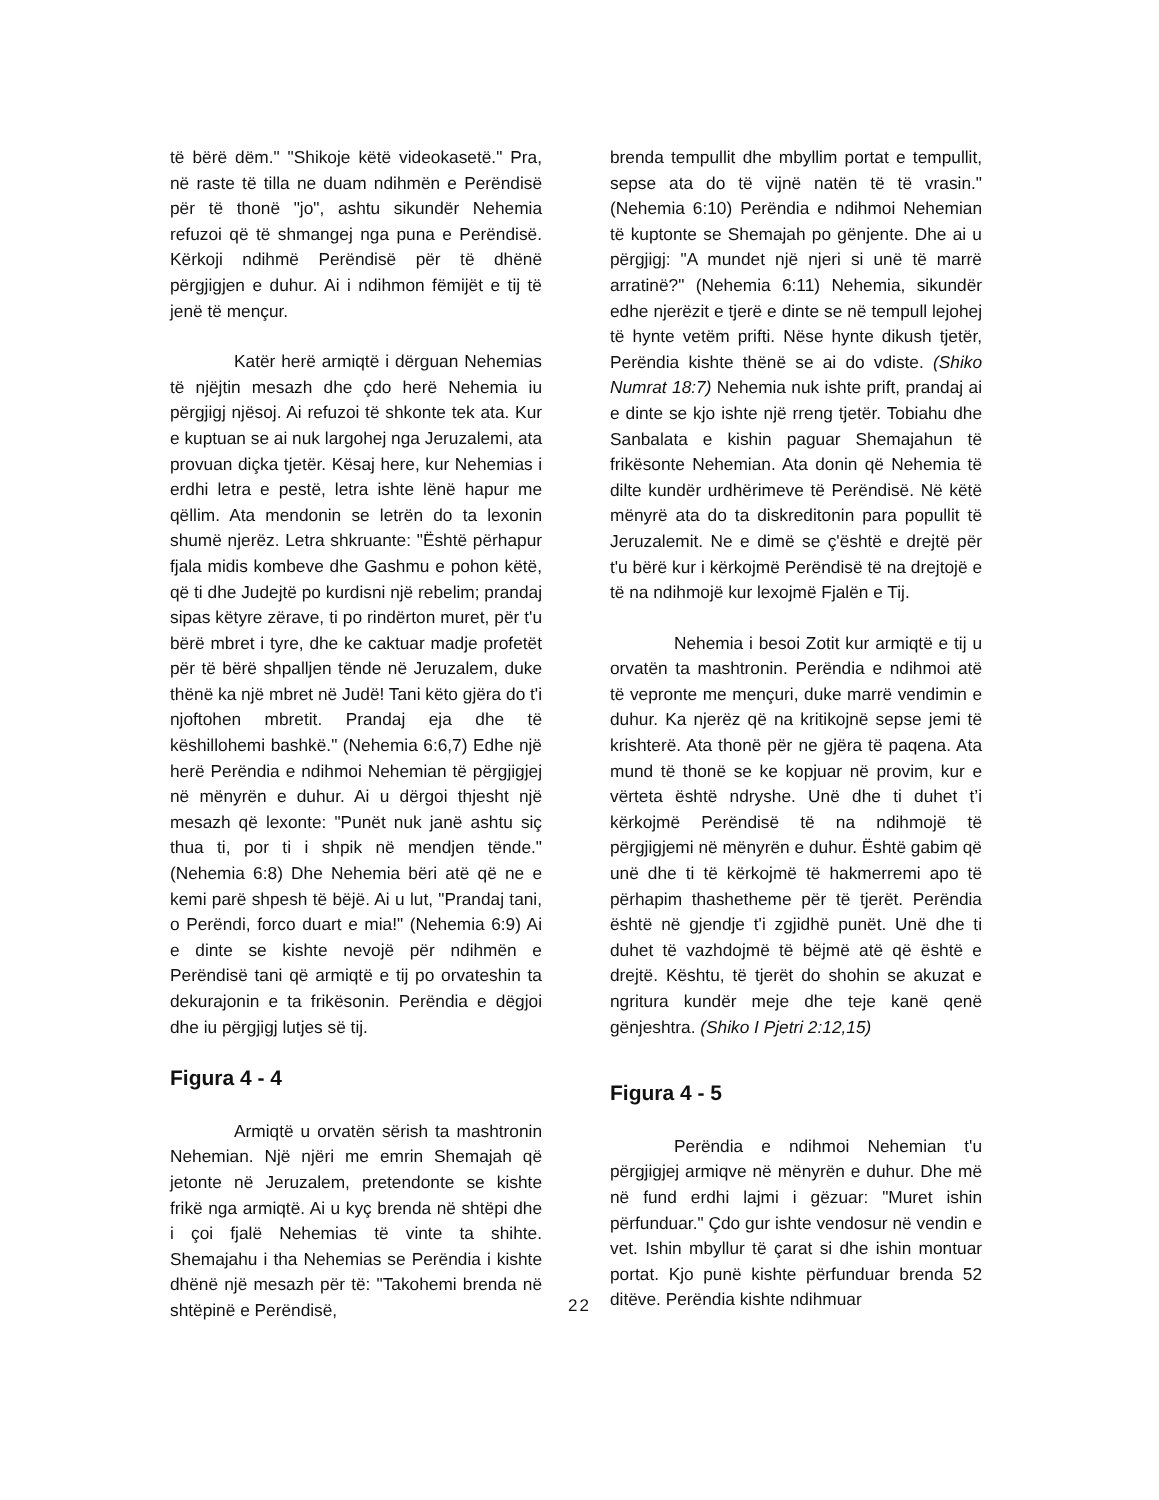të bërë dëm." "Shikoje këtë videokasetë." Pra, në raste të tilla ne duam ndihmën e Perëndisë për të thonë "jo", ashtu sikundër Nehemia refuzoi që të shmangej nga puna e Perëndisë. Kërkoji ndihmë Perëndisë për të dhënë përgjigjen e duhur. Ai i ndihmon fëmijët e tij të jenë të mençur.
Katër herë armiqtë i dërguan Nehemias të njëjtin mesazh dhe çdo herë Nehemia iu përgjigj njësoj. Ai refuzoi të shkonte tek ata. Kur e kuptuan se ai nuk largohej nga Jeruzalemi, ata provuan diçka tjetër. Kësaj here, kur Nehemias i erdhi letra e pestë, letra ishte lënë hapur me qëllim. Ata mendonin se letrën do ta lexonin shumë njerëz. Letra shkruante: "Është përhapur fjala midis kombeve dhe Gashmu e pohon këtë, që ti dhe Judejtë po kurdisni një rebelim; prandaj sipas këtyre zërave, ti po rindërton muret, për t'u bërë mbret i tyre, dhe ke caktuar madje profetët për të bërë shpalljen tënde në Jeruzalem, duke thënë ka një mbret në Judë! Tani këto gjëra do t'i njoftohen mbretit. Prandaj eja dhe të këshillohemi bashkë." (Nehemia 6:6,7) Edhe një herë Perëndia e ndihmoi Nehemian të përgjigjej në mënyrën e duhur. Ai u dërgoi thjesht një mesazh që lexonte: "Punët nuk janë ashtu siç thua ti, por ti i shpik në mendjen tënde." (Nehemia 6:8) Dhe Nehemia bëri atë që ne e kemi parë shpesh të bëjë. Ai u lut, "Prandaj tani, o Perëndi, forco duart e mia!" (Nehemia 6:9) Ai e dinte se kishte nevojë për ndihmën e Perëndisë tani që armiqtë e tij po orvateshin ta dekurajonin e ta frikësonin. Perëndia e dëgjoi dhe iu përgjigj lutjes së tij.
Figura 4 - 4
Armiqtë u orvatën sërish ta mashtronin Nehemian. Një njëri me emrin Shemajah që jetonte në Jeruzalem, pretendonte se kishte frikë nga armiqtë. Ai u kyç brenda në shtëpi dhe i çoi fjalë Nehemias të vinte ta shihte. Shemajahu i tha Nehemias se Perëndia i kishte dhënë një mesazh për të: "Takohemi brenda në shtëpinë e Perëndisë,
brenda tempullit dhe mbyllim portat e tempullit, sepse ata do të vijnë natën të të vrasin." (Nehemia 6:10) Perëndia e ndihmoi Nehemian të kuptonte se Shemajah po gënjente. Dhe ai u përgjigj: "A mundet një njeri si unë të marrë arratinë?" (Nehemia 6:11) Nehemia, sikundër edhe njerëzit e tjerë e dinte se në tempull lejohej të hynte vetëm prifti. Nëse hynte dikush tjetër, Perëndia kishte thënë se ai do vdiste. (Shiko Numrat 18:7) Nehemia nuk ishte prift, prandaj ai e dinte se kjo ishte një rreng tjetër. Tobiahu dhe Sanbalata e kishin paguar Shemajahun të frikësonte Nehemian. Ata donin që Nehemia të dilte kundër urdhërimeve të Perëndisë. Në këtë mënyrë ata do ta diskreditonin para popullit të Jeruzalemit. Ne e dimë se ç'është e drejtë për t'u bërë kur i kërkojmë Perëndisë të na drejtojë e të na ndihmojë kur lexojmë Fjalën e Tij.
Nehemia i besoi Zotit kur armiqtë e tij u orvatën ta mashtronin. Perëndia e ndihmoi atë të vepronte me mençuri, duke marrë vendimin e duhur. Ka njerëz që na kritikojnë sepse jemi të krishterë. Ata thonë për ne gjëra të paqena. Ata mund të thonë se ke kopjuar në provim, kur e vërteta është ndryshe. Unë dhe ti duhet t’i kërkojmë Perëndisë të na ndihmojë të përgjigjemi në mënyrën e duhur. Është gabim që unë dhe ti të kërkojmë të hakmerremi apo të përhapim thashetheme për të tjerët. Perëndia është në gjendje t'i zgjidhë punët. Unë dhe ti duhet të vazhdojmë të bëjmë atë që është e drejtë. Kështu, të tjerët do shohin se akuzat e ngritura kundër meje dhe teje kanë qenë gënjeshtra. (Shiko I Pjetri 2:12,15)
Figura 4 - 5
Perëndia e ndihmoi Nehemian t'u përgjigjej armiqve në mënyrën e duhur. Dhe më në fund erdhi lajmi i gëzuar: "Muret ishin përfunduar." Çdo gur ishte vendosur në vendin e vet. Ishin mbyllur të çarat si dhe ishin montuar portat. Kjo punë kishte përfunduar brenda 52 ditëve. Perëndia kishte ndihmuar
22